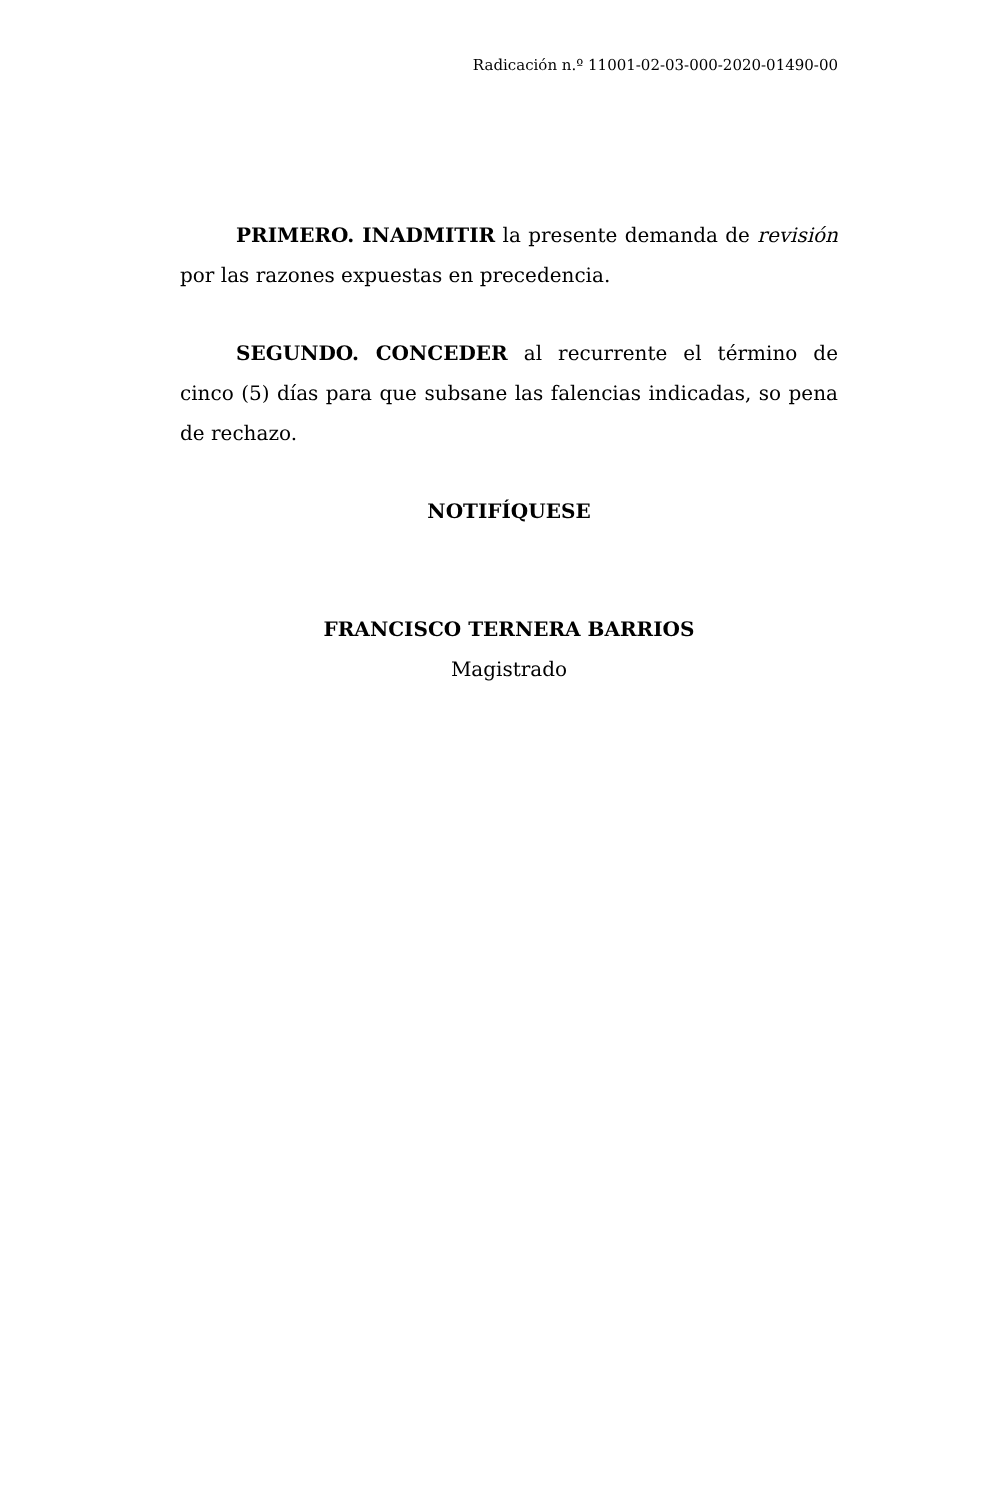Radicación n.º 11001-02-03-000-2020-01490-00
PRIMERO. INADMITIR la presente demanda de revisión por las razones expuestas en precedencia.
SEGUNDO. CONCEDER al recurrente el término de cinco (5) días para que subsane las falencias indicadas, so pena de rechazo.
NOTIFÍQUESE
FRANCISCO TERNERA BARRIOS
Magistrado